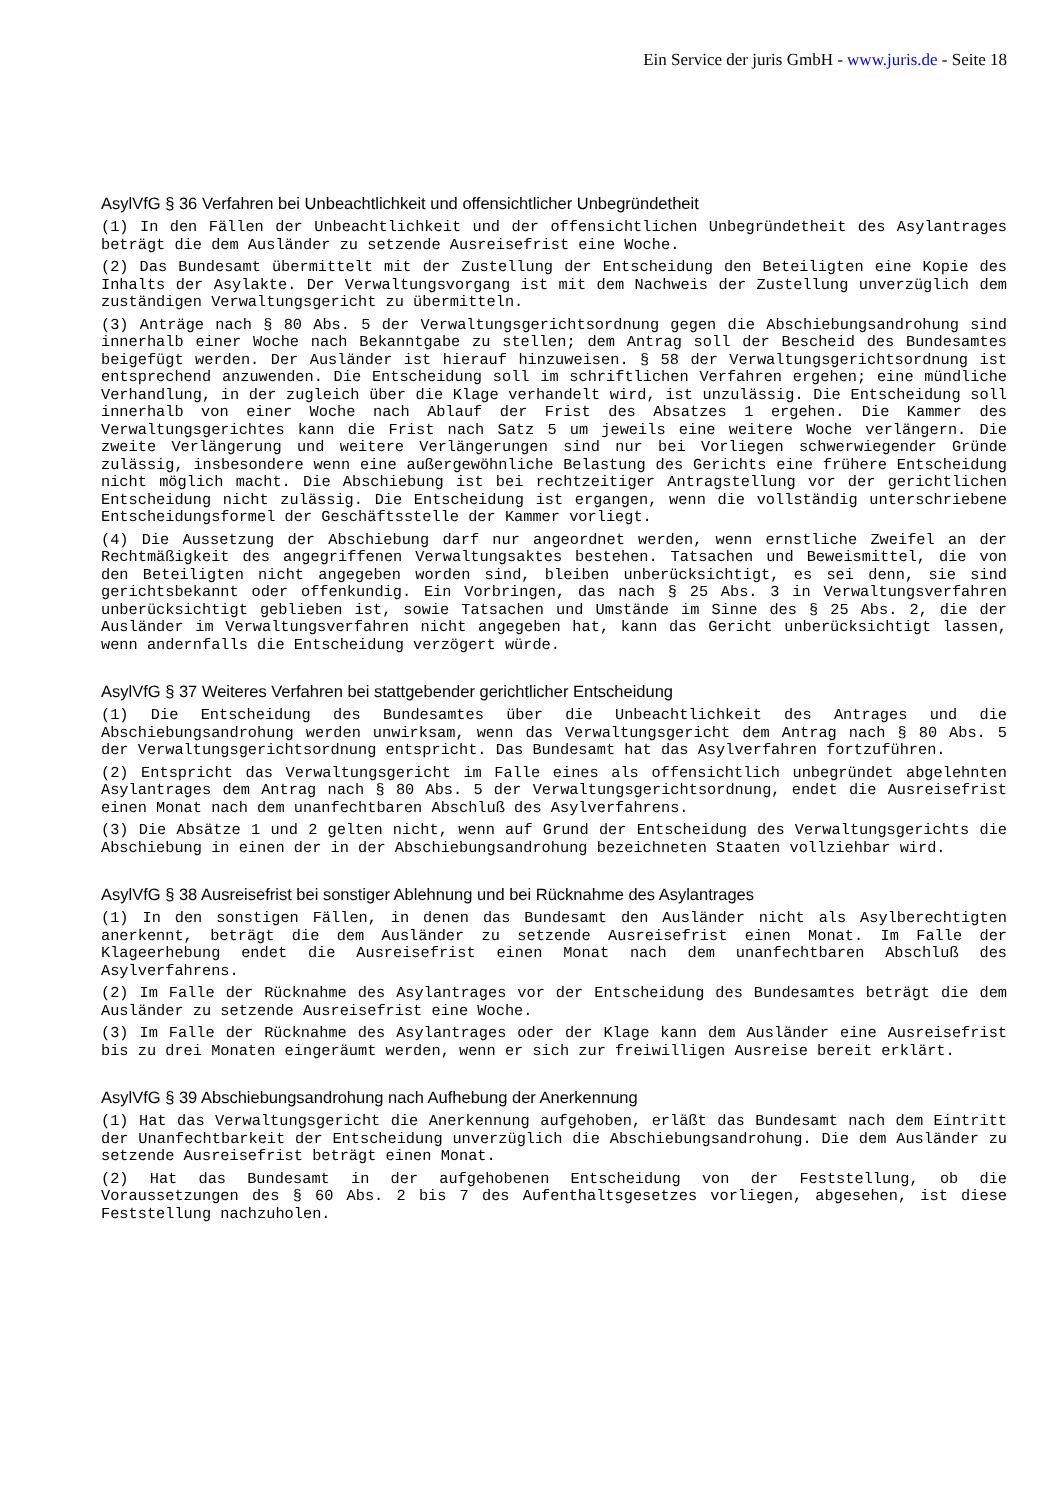Ein Service der juris GmbH - www.juris.de - Seite 18
AsylVfG § 36 Verfahren bei Unbeachtlichkeit und offensichtlicher Unbegründetheit
(1) In den Fällen der Unbeachtlichkeit und der offensichtlichen Unbegründetheit des Asylantrages beträgt die dem Ausländer zu setzende Ausreisefrist eine Woche.
(2) Das Bundesamt übermittelt mit der Zustellung der Entscheidung den Beteiligten eine Kopie des Inhalts der Asylakte. Der Verwaltungsvorgang ist mit dem Nachweis der Zustellung unverzüglich dem zuständigen Verwaltungsgericht zu übermitteln.
(3) Anträge nach § 80 Abs. 5 der Verwaltungsgerichtsordnung gegen die Abschiebungsandrohung sind innerhalb einer Woche nach Bekanntgabe zu stellen; dem Antrag soll der Bescheid des Bundesamtes beigefügt werden. Der Ausländer ist hierauf hinzuweisen. § 58 der Verwaltungsgerichtsordnung ist entsprechend anzuwenden. Die Entscheidung soll im schriftlichen Verfahren ergehen; eine mündliche Verhandlung, in der zugleich über die Klage verhandelt wird, ist unzulässig. Die Entscheidung soll innerhalb von einer Woche nach Ablauf der Frist des Absatzes 1 ergehen. Die Kammer des Verwaltungsgerichtes kann die Frist nach Satz 5 um jeweils eine weitere Woche verlängern. Die zweite Verlängerung und weitere Verlängerungen sind nur bei Vorliegen schwerwiegender Gründe zulässig, insbesondere wenn eine außergewöhnliche Belastung des Gerichts eine frühere Entscheidung nicht möglich macht. Die Abschiebung ist bei rechtzeitiger Antragstellung vor der gerichtlichen Entscheidung nicht zulässig. Die Entscheidung ist ergangen, wenn die vollständig unterschriebene Entscheidungsformel der Geschäftsstelle der Kammer vorliegt.
(4) Die Aussetzung der Abschiebung darf nur angeordnet werden, wenn ernstliche Zweifel an der Rechtmäßigkeit des angegriffenen Verwaltungsaktes bestehen. Tatsachen und Beweismittel, die von den Beteiligten nicht angegeben worden sind, bleiben unberücksichtigt, es sei denn, sie sind gerichtsbekannt oder offenkundig. Ein Vorbringen, das nach § 25 Abs. 3 in Verwaltungsverfahren unberücksichtigt geblieben ist, sowie Tatsachen und Umstände im Sinne des § 25 Abs. 2, die der Ausländer im Verwaltungsverfahren nicht angegeben hat, kann das Gericht unberücksichtigt lassen, wenn andernfalls die Entscheidung verzögert würde.
AsylVfG § 37 Weiteres Verfahren bei stattgebender gerichtlicher Entscheidung
(1) Die Entscheidung des Bundesamtes über die Unbeachtlichkeit des Antrages und die Abschiebungsandrohung werden unwirksam, wenn das Verwaltungsgericht dem Antrag nach § 80 Abs. 5 der Verwaltungsgerichtsordnung entspricht. Das Bundesamt hat das Asylverfahren fortzuführen.
(2) Entspricht das Verwaltungsgericht im Falle eines als offensichtlich unbegründet abgelehnten Asylantrages dem Antrag nach § 80 Abs. 5 der Verwaltungsgerichtsordnung, endet die Ausreisefrist einen Monat nach dem unanfechtbaren Abschluß des Asylverfahrens.
(3) Die Absätze 1 und 2 gelten nicht, wenn auf Grund der Entscheidung des Verwaltungsgerichts die Abschiebung in einen der in der Abschiebungsandrohung bezeichneten Staaten vollziehbar wird.
AsylVfG § 38 Ausreisefrist bei sonstiger Ablehnung und bei Rücknahme des Asylantrages
(1) In den sonstigen Fällen, in denen das Bundesamt den Ausländer nicht als Asylberechtigten anerkennt, beträgt die dem Ausländer zu setzende Ausreisefrist einen Monat. Im Falle der Klageerhebung endet die Ausreisefrist einen Monat nach dem unanfechtbaren Abschluß des Asylverfahrens.
(2) Im Falle der Rücknahme des Asylantrages vor der Entscheidung des Bundesamtes beträgt die dem Ausländer zu setzende Ausreisefrist eine Woche.
(3) Im Falle der Rücknahme des Asylantrages oder der Klage kann dem Ausländer eine Ausreisefrist bis zu drei Monaten eingeräumt werden, wenn er sich zur freiwilligen Ausreise bereit erklärt.
AsylVfG § 39 Abschiebungsandrohung nach Aufhebung der Anerkennung
(1) Hat das Verwaltungsgericht die Anerkennung aufgehoben, erläßt das Bundesamt nach dem Eintritt der Unanfechtbarkeit der Entscheidung unverzüglich die Abschiebungsandrohung. Die dem Ausländer zu setzende Ausreisefrist beträgt einen Monat.
(2) Hat das Bundesamt in der aufgehobenen Entscheidung von der Feststellung, ob die Voraussetzungen des § 60 Abs. 2 bis 7 des Aufenthaltsgesetzes vorliegen, abgesehen, ist diese Feststellung nachzuholen.